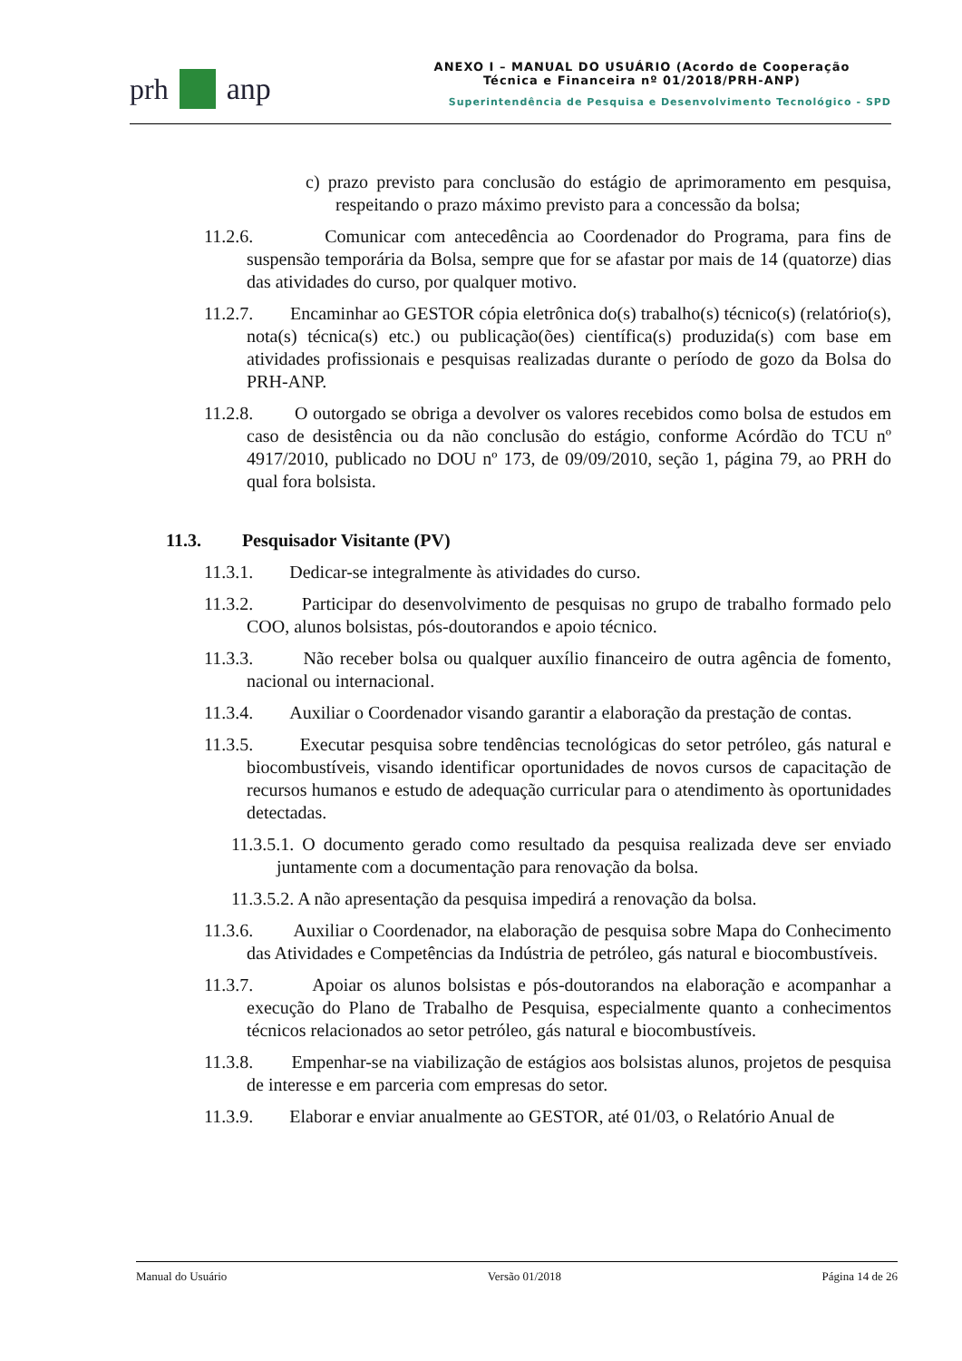prh anp
ANEXO I – MANUAL DO USUÁRIO (Acordo de Cooperação
Técnica e Financeira nº 01/2018/PRH-ANP)
Superintendência de Pesquisa e Desenvolvimento Tecnológico - SPD
c) prazo previsto para conclusão do estágio de aprimoramento em pesquisa, respeitando o prazo máximo previsto para a concessão da bolsa;
11.2.6. Comunicar com antecedência ao Coordenador do Programa, para fins de suspensão temporária da Bolsa, sempre que for se afastar por mais de 14 (quatorze) dias das atividades do curso, por qualquer motivo.
11.2.7. Encaminhar ao GESTOR cópia eletrônica do(s) trabalho(s) técnico(s) (relatório(s), nota(s) técnica(s) etc.) ou publicação(ões) científica(s) produzida(s) com base em atividades profissionais e pesquisas realizadas durante o período de gozo da Bolsa do PRH-ANP.
11.2.8. O outorgado se obriga a devolver os valores recebidos como bolsa de estudos em caso de desistência ou da não conclusão do estágio, conforme Acórdão do TCU nº 4917/2010, publicado no DOU nº 173, de 09/09/2010, seção 1, página 79, ao PRH do qual fora bolsista.
11.3. Pesquisador Visitante (PV)
11.3.1. Dedicar-se integralmente às atividades do curso.
11.3.2. Participar do desenvolvimento de pesquisas no grupo de trabalho formado pelo COO, alunos bolsistas, pós-doutorandos e apoio técnico.
11.3.3. Não receber bolsa ou qualquer auxílio financeiro de outra agência de fomento, nacional ou internacional.
11.3.4. Auxiliar o Coordenador visando garantir a elaboração da prestação de contas.
11.3.5. Executar pesquisa sobre tendências tecnológicas do setor petróleo, gás natural e biocombustíveis, visando identificar oportunidades de novos cursos de capacitação de recursos humanos e estudo de adequação curricular para o atendimento às oportunidades detectadas.
11.3.5.1. O documento gerado como resultado da pesquisa realizada deve ser enviado juntamente com a documentação para renovação da bolsa.
11.3.5.2. A não apresentação da pesquisa impedirá a renovação da bolsa.
11.3.6. Auxiliar o Coordenador, na elaboração de pesquisa sobre Mapa do Conhecimento das Atividades e Competências da Indústria de petróleo, gás natural e biocombustíveis.
11.3.7. Apoiar os alunos bolsistas e pós-doutorandos na elaboração e acompanhar a execução do Plano de Trabalho de Pesquisa, especialmente quanto a conhecimentos técnicos relacionados ao setor petróleo, gás natural e biocombustíveis.
11.3.8. Empenhar-se na viabilização de estágios aos bolsistas alunos, projetos de pesquisa de interesse e em parceria com empresas do setor.
11.3.9. Elaborar e enviar anualmente ao GESTOR, até 01/03, o Relatório Anual de
Manual do Usuário Versão 01/2018 Página 14 de 26